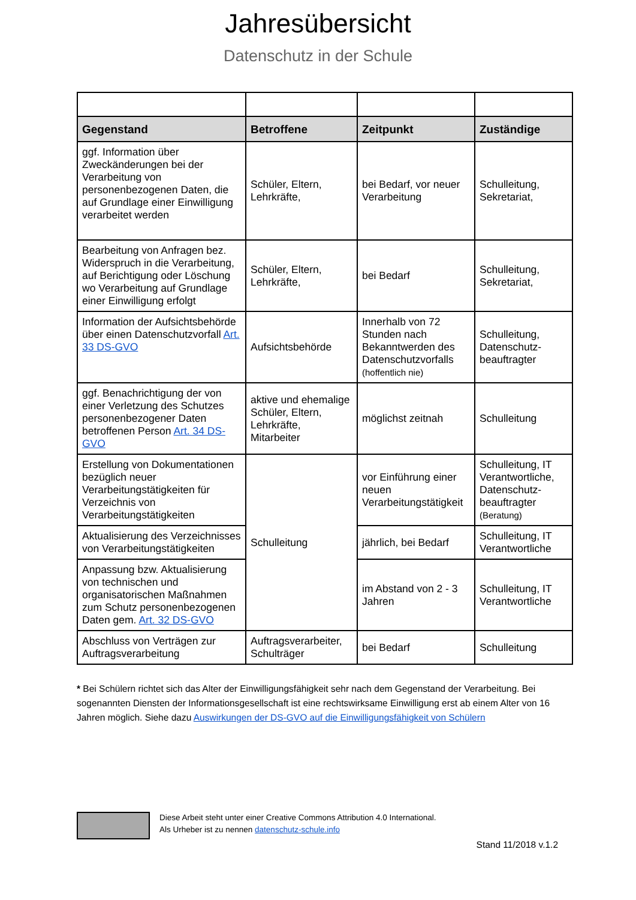Jahresübersicht
Datenschutz in der Schule
| Gegenstand | Betroffene | Zeitpunkt | Zuständige |
| --- | --- | --- | --- |
| ggf. Information über Zweckänderungen bei der Verarbeitung von personenbezogenen Daten, die auf Grundlage einer Einwilligung verarbeitet werden | Schüler, Eltern, Lehrkräfte, | bei Bedarf, vor neuer Verarbeitung | Schulleitung, Sekretariat, |
| Bearbeitung von Anfragen bez. Widerspruch in die Verarbeitung, auf Berichtigung oder Löschung wo Verarbeitung auf Grundlage einer Einwilligung erfolgt | Schüler, Eltern, Lehrkräfte, | bei Bedarf | Schulleitung, Sekretariat, |
| Information der Aufsichtsbehörde über einen Datenschutzvorfall Art. 33 DS-GVO | Aufsichtsbehörde | Innerhalb von 72 Stunden nach Bekanntwerden des Datenschutzvorfalls (hoffentlich nie) | Schulleitung, Datenschutz-beauftragter |
| ggf. Benachrichtigung der von einer Verletzung des Schutzes personenbezogener Daten betroffenen Person Art. 34 DS-GVO | aktive und ehemalige Schüler, Eltern, Lehrkräfte, Mitarbeiter | möglichst zeitnah | Schulleitung |
| Erstellung von Dokumentationen bezüglich neuer Verarbeitungstätigkeiten für Verzeichnis von Verarbeitungstätigkeiten | Schulleitung | vor Einführung einer neuen Verarbeitungstätigkeit | Schulleitung, IT Verantwortliche, Datenschutz-beauftragter (Beratung) |
| Aktualisierung des Verzeichnisses von Verarbeitungstätigkeiten | | jährlich, bei Bedarf | Schulleitung, IT Verantwortliche |
| Anpassung bzw. Aktualisierung von technischen und organisatorischen Maßnahmen zum Schutz personenbezogenen Daten gem. Art. 32 DS-GVO | | im Abstand von 2 - 3 Jahren | Schulleitung, IT Verantwortliche |
| Abschluss von Verträgen zur Auftragsverarbeitung | Auftragsverarbeiter, Schulträger | bei Bedarf | Schulleitung |
* Bei Schülern richtet sich das Alter der Einwilligungsfähigkeit sehr nach dem Gegenstand der Verarbeitung. Bei sogenannten Diensten der Informationsgesellschaft ist eine rechtswirksame Einwilligung erst ab einem Alter von 16 Jahren möglich. Siehe dazu Auswirkungen der DS-GVO auf die Einwilligungsfähigkeit von Schülern
Diese Arbeit steht unter einer Creative Commons Attribution 4.0 International.
Als Urheber ist zu nennen datenschutz-schule.info
Stand 11/2018 v.1.2